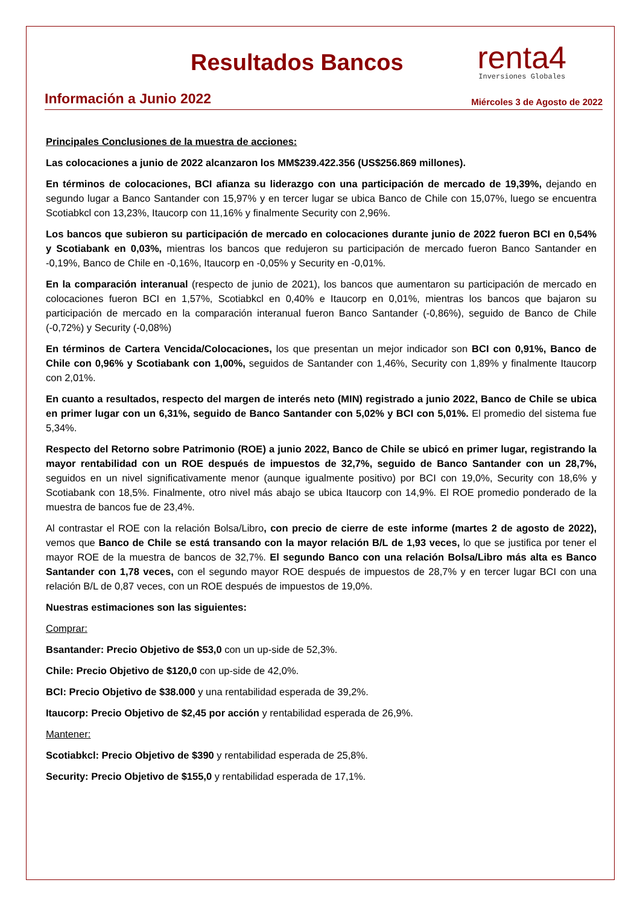Resultados Bancos
renta4
Inversiones Globales
Información a Junio 2022 Miércoles 3 de Agosto de 2022
Principales Conclusiones de la muestra de acciones:
Las colocaciones a junio de 2022 alcanzaron los MM$239.422.356 (US$256.869 millones).
En términos de colocaciones, BCI afianza su liderazgo con una participación de mercado de 19,39%, dejando en segundo lugar a Banco Santander con 15,97% y en tercer lugar se ubica Banco de Chile con 15,07%, luego se encuentra Scotiabkcl con 13,23%, Itaucorp con 11,16% y finalmente Security con 2,96%.
Los bancos que subieron su participación de mercado en colocaciones durante junio de 2022 fueron BCI en 0,54% y Scotiabank en 0,03%, mientras los bancos que redujeron su participación de mercado fueron Banco Santander en -0,19%, Banco de Chile en -0,16%, Itaucorp en -0,05% y Security en -0,01%.
En la comparación interanual (respecto de junio de 2021), los bancos que aumentaron su participación de mercado en colocaciones fueron BCI en 1,57%, Scotiabkcl en 0,40% e Itaucorp en 0,01%, mientras los bancos que bajaron su participación de mercado en la comparación interanual fueron Banco Santander (-0,86%), seguido de Banco de Chile (-0,72%) y Security (-0,08%)
En términos de Cartera Vencida/Colocaciones, los que presentan un mejor indicador son BCI con 0,91%, Banco de Chile con 0,96% y Scotiabank con 1,00%, seguidos de Santander con 1,46%, Security con 1,89% y finalmente Itaucorp con 2,01%.
En cuanto a resultados, respecto del margen de interés neto (MIN) registrado a junio 2022, Banco de Chile se ubica en primer lugar con un 6,31%, seguido de Banco Santander con 5,02% y BCI con 5,01%. El promedio del sistema fue 5,34%.
Respecto del Retorno sobre Patrimonio (ROE) a junio 2022, Banco de Chile se ubicó en primer lugar, registrando la mayor rentabilidad con un ROE después de impuestos de 32,7%, seguido de Banco Santander con un 28,7%, seguidos en un nivel significativamente menor (aunque igualmente positivo) por BCI con 19,0%, Security con 18,6% y Scotiabank con 18,5%. Finalmente, otro nivel más abajo se ubica Itaucorp con 14,9%. El ROE promedio ponderado de la muestra de bancos fue de 23,4%.
Al contrastar el ROE con la relación Bolsa/Libro, con precio de cierre de este informe (martes 2 de agosto de 2022), vemos que Banco de Chile se está transando con la mayor relación B/L de 1,93 veces, lo que se justifica por tener el mayor ROE de la muestra de bancos de 32,7%. El segundo Banco con una relación Bolsa/Libro más alta es Banco Santander con 1,78 veces, con el segundo mayor ROE después de impuestos de 28,7% y en tercer lugar BCI con una relación B/L de 0,87 veces, con un ROE después de impuestos de 19,0%.
Nuestras estimaciones son las siguientes:
Comprar:
Bsantander: Precio Objetivo de $53,0 con un up-side de 52,3%.
Chile: Precio Objetivo de $120,0 con up-side de 42,0%.
BCI: Precio Objetivo de $38.000 y una rentabilidad esperada de 39,2%.
Itaucorp: Precio Objetivo de $2,45 por acción y rentabilidad esperada de 26,9%.
Mantener:
Scotiabkcl: Precio Objetivo de $390 y rentabilidad esperada de 25,8%.
Security: Precio Objetivo de $155,0 y rentabilidad esperada de 17,1%.